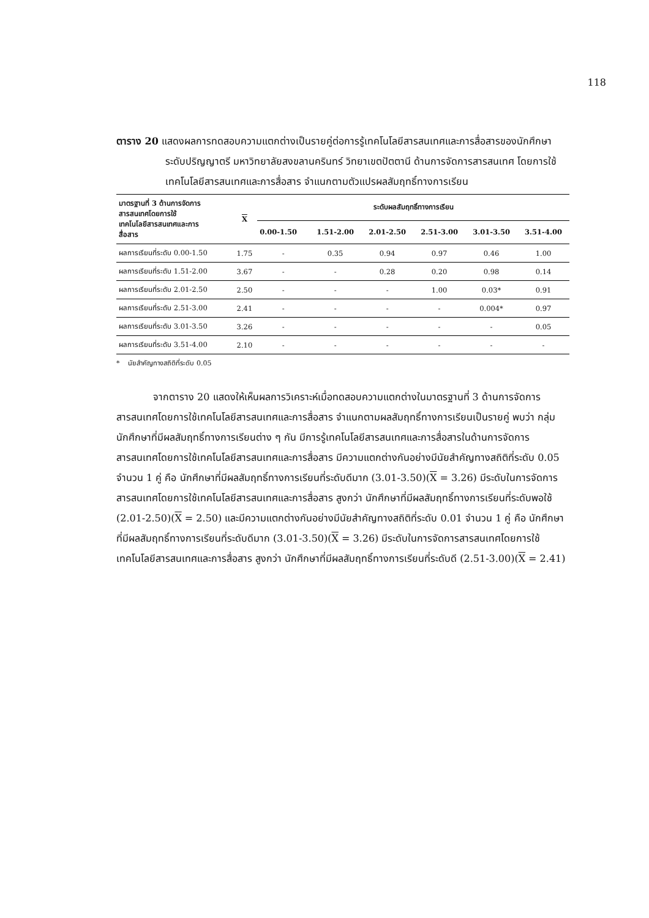118
ตาราง 20 แสดงผลการทดสอบความแตกต่างเป็นรายคู่ต่อการรู้เทคโนโลยีสารสนเทศและการสื่อสารของนักศึกษาระดับปริญญาตรี มหาวิทยาลัยสงขลานครินทร์ วิทยาเขตปัตตานี ด้านการจัดการสารสนเทศ โดยการใช้เทคโนโลยีสารสนเทศและการสื่อสาร จำแนกตามตัวแปรผลสัมฤทธิ์ทางการเรียน
| มาตรฐานที่ 3 ด้านการจัดการ สารสนเทศโดยการใช้ เทคโนโลยีสารสนเทศและการ สื่อสาร | X | ระดับผลสัมฤทธิ์ทางการเรียน | | | | | |
| --- | --- | --- | --- | --- | --- | --- | --- |
| | | 0.00-1.50 | 1.51-2.00 | 2.01-2.50 | 2.51-3.00 | 3.01-3.50 | 3.51-4.00 |
| ผลการเรียนที่ระดับ 0.00-1.50 | 1.75 | - | 0.35 | 0.94 | 0.97 | 0.46 | 1.00 |
| ผลการเรียนที่ระดับ 1.51-2.00 | 3.67 | - | - | 0.28 | 0.20 | 0.98 | 0.14 |
| ผลการเรียนที่ระดับ 2.01-2.50 | 2.50 | - | - | - | 1.00 | 0.03* | 0.91 |
| ผลการเรียนที่ระดับ 2.51-3.00 | 2.41 | - | - | - | - | 0.004* | 0.97 |
| ผลการเรียนที่ระดับ 3.01-3.50 | 3.26 | - | - | - | - | - | 0.05 |
| ผลการเรียนที่ระดับ 3.51-4.00 | 2.10 | - | - | - | - | - | - |
* นัยสำคัญทางสถิติที่ระดับ 0.05
จากตาราง 20 แสดงให้เห็นผลการวิเคราะห์เมื่อทดสอบความแตกต่างในมาตรฐานที่ 3 ด้านการจัดการสารสนเทศโดยการใช้เทคโนโลยีสารสนเทศและการสื่อสาร จำแนกตามผลสัมฤทธิ์ทางการเรียนเป็นรายคู่ พบว่า กลุ่มนักศึกษาที่มีผลสัมฤทธิ์ทางการเรียนต่าง ๆ กัน มีการรู้เทคโนโลยีสารสนเทศและการสื่อสารในด้านการจัดการสารสนเทศโดยการใช้เทคโนโลยีสารสนเทศและการสื่อสาร มีความแตกต่างกันอย่างมีนัยสำคัญทางสถิติที่ระดับ 0.05 จำนวน 1 คู่ คือ นักศึกษาที่มีผลสัมฤทธิ์ทางการเรียนที่ระดับดีมาก (3.01-3.50)(X = 3.26) มีระดับในการจัดการสารสนเทศโดยการใช้เทคโนโลยีสารสนเทศและการสื่อสาร สูงกว่า นักศึกษาที่มีผลสัมฤทธิ์ทางการเรียนที่ระดับพอใช้ (2.01-2.50)(X = 2.50) และมีความแตกต่างกันอย่างมีนัยสำคัญทางสถิติที่ระดับ 0.01 จำนวน 1 คู่ คือ นักศึกษาที่มีผลสัมฤทธิ์ทางการเรียนที่ระดับดีมาก (3.01-3.50)(X = 3.26) มีระดับในการจัดการสารสนเทศโดยการใช้เทคโนโลยีสารสนเทศและการสื่อสาร สูงกว่า นักศึกษาที่มีผลสัมฤทธิ์ทางการเรียนที่ระดับดี (2.51-3.00)(X = 2.41)